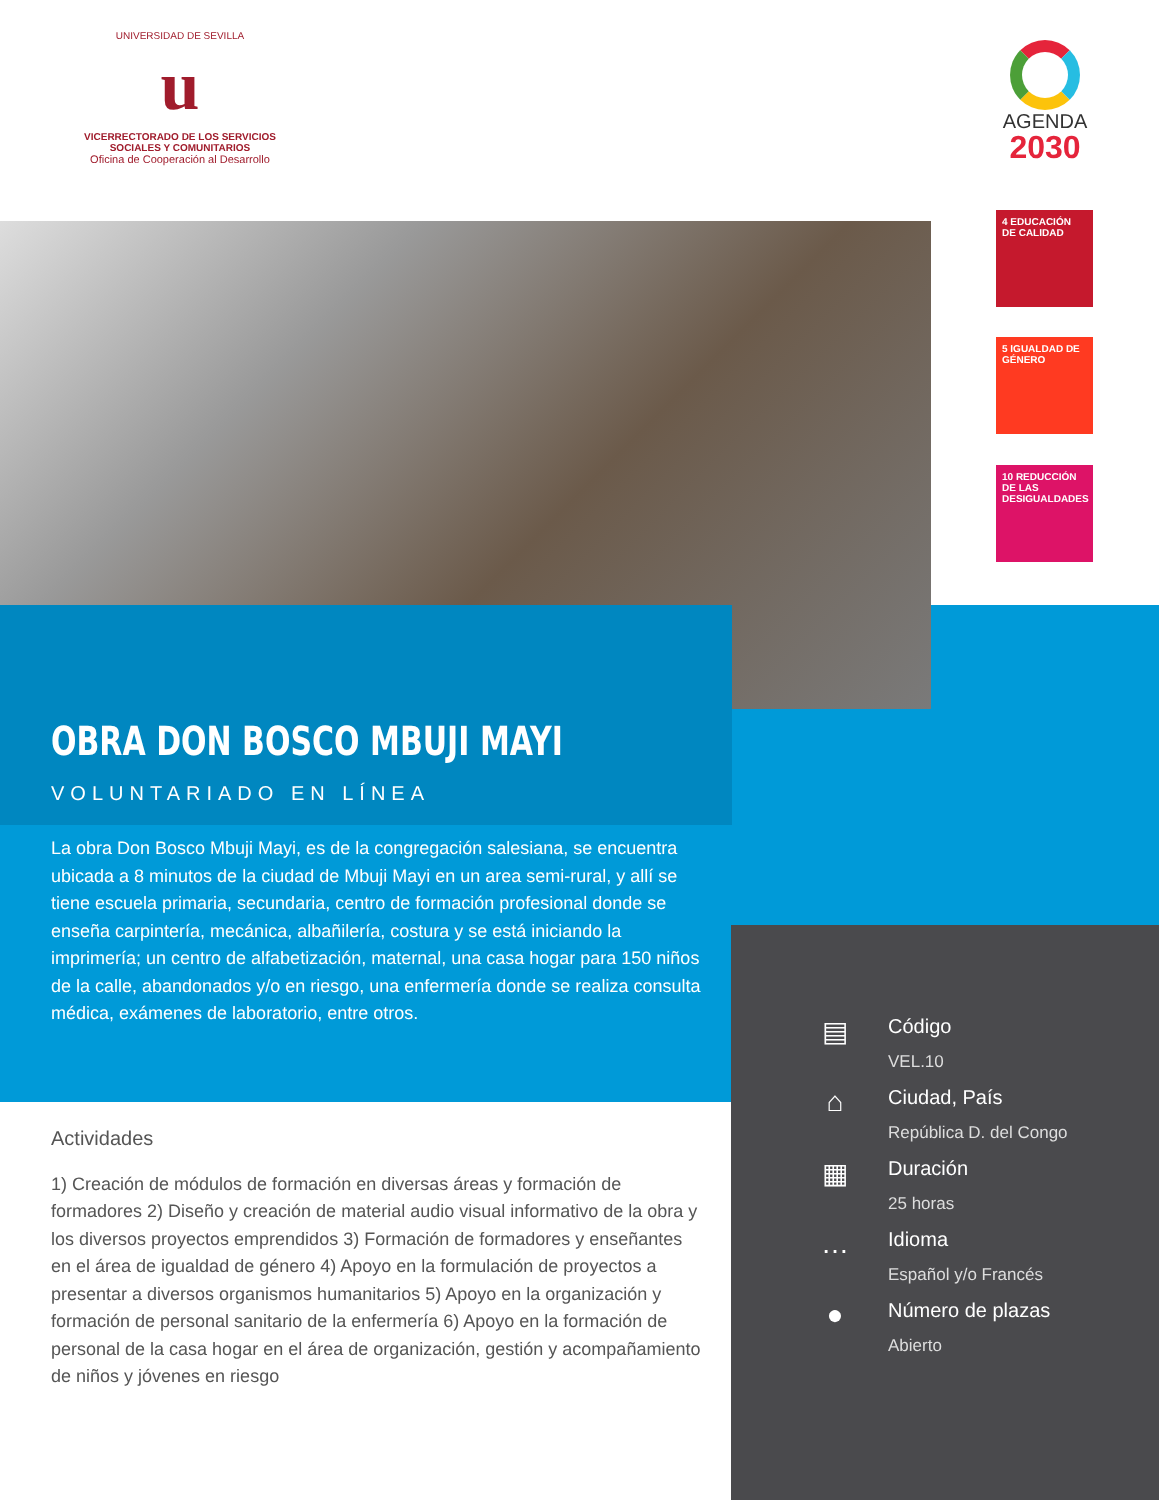UNIVERSIDAD DE SEVILLA
u
VICERRECTORADO DE LOS SERVICIOS
SOCIALES Y COMUNITARIOS
Oficina de Cooperación al Desarrollo
AGENDA
2030
4 EDUCACIÓN DE CALIDAD
5 IGUALDAD DE GÉNERO
10 REDUCCIÓN DE LAS DESIGUALDADES
OBRA DON BOSCO MBUJI MAYI
VOLUNTARIADO EN LÍNEA
La obra Don Bosco Mbuji Mayi, es de la congregación salesiana, se encuentra ubicada a 8 minutos de la ciudad de Mbuji Mayi en un area semi-rural, y allí se tiene escuela primaria, secundaria, centro de formación profesional donde se enseña carpintería, mecánica, albañilería, costura y se está iniciando la imprimería; un centro de alfabetización, maternal, una casa hogar para 150 niños de la calle, abandonados y/o en riesgo, una enfermería donde se realiza consulta médica, exámenes de laboratorio, entre otros.
Actividades
1) Creación de módulos de formación en diversas áreas y formación de formadores 2) Diseño y creación de material audio visual informativo de la obra y los diversos proyectos emprendidos 3) Formación de formadores y enseñantes en el área de igualdad de género 4) Apoyo en la formulación de proyectos a presentar a diversos organismos humanitarios 5) Apoyo en la organización y formación de personal sanitario de la enfermería 6) Apoyo en la formación de personal de la casa hogar en el área de organización, gestión y acompañamiento de niños y jóvenes en riesgo
▤
Código
VEL.10
⌂
Ciudad, País
República D. del Congo
▦
Duración
25 horas
…
Idioma
Español y/o Francés
●
Número de plazas
Abierto